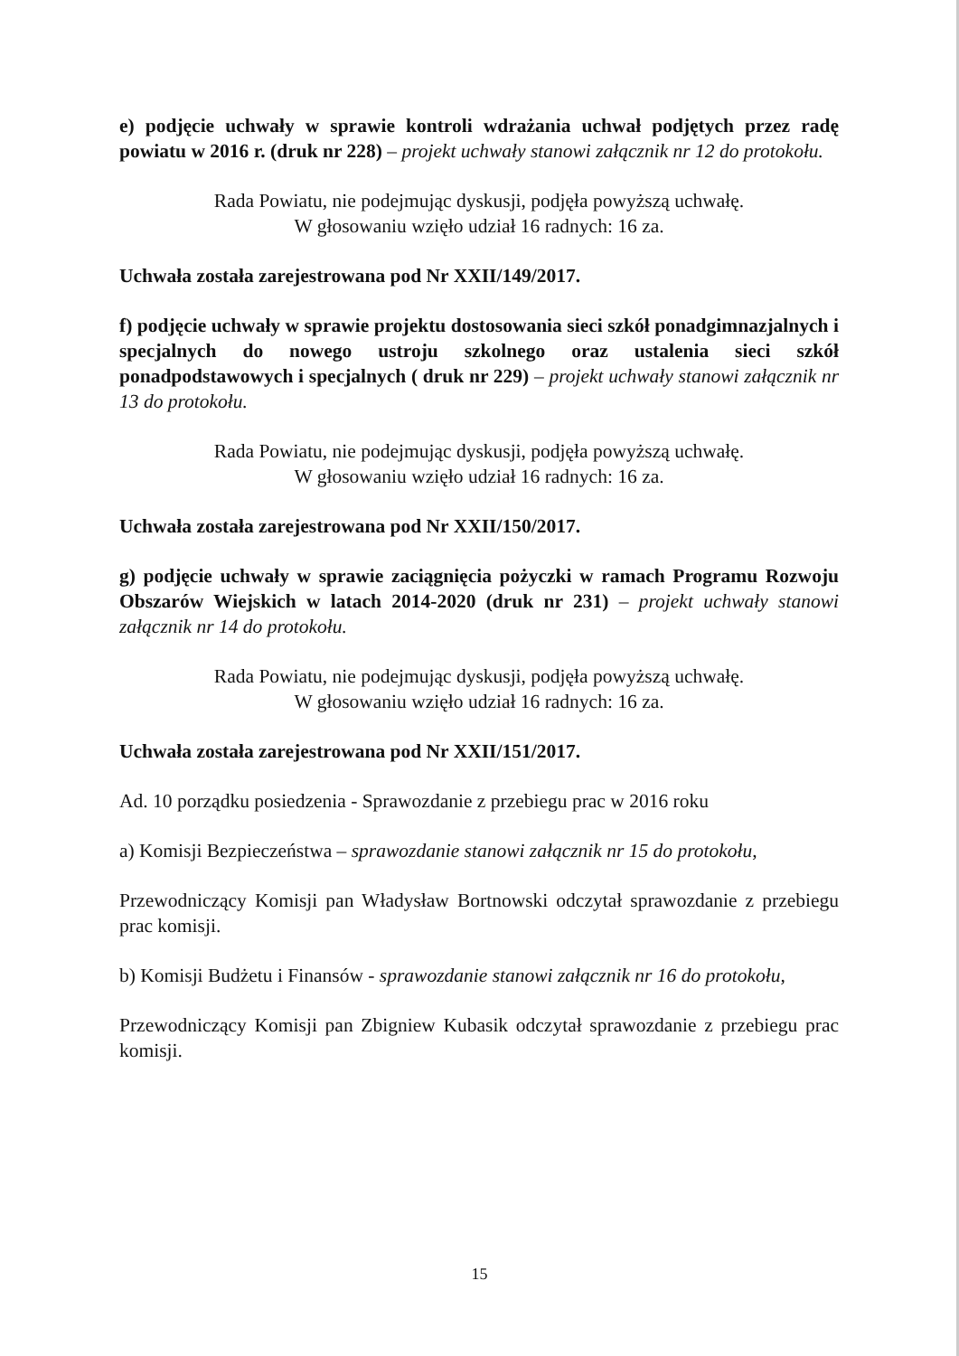e) podjęcie uchwały w sprawie kontroli wdrażania uchwał podjętych przez radę powiatu w 2016 r. (druk nr 228) – projekt uchwały stanowi załącznik nr 12 do protokołu.
Rada Powiatu, nie podejmując dyskusji, podjęła powyższą uchwałę.
W głosowaniu wzięło udział 16 radnych: 16 za.
Uchwała została zarejestrowana pod Nr XXII/149/2017.
f) podjęcie uchwały w sprawie projektu dostosowania sieci szkół ponadgimnazjalnych i specjalnych do nowego ustroju szkolnego oraz ustalenia sieci szkół ponadpodstawowych i specjalnych ( druk nr 229) – projekt uchwały stanowi załącznik nr 13 do protokołu.
Rada Powiatu, nie podejmując dyskusji, podjęła powyższą uchwałę.
W głosowaniu wzięło udział 16 radnych: 16 za.
Uchwała została zarejestrowana pod Nr XXII/150/2017.
g) podjęcie uchwały w sprawie zaciągnięcia pożyczki w ramach Programu Rozwoju Obszarów Wiejskich w latach 2014-2020 (druk nr 231) – projekt uchwały stanowi załącznik nr 14 do protokołu.
Rada Powiatu, nie podejmując dyskusji, podjęła powyższą uchwałę.
W głosowaniu wzięło udział 16 radnych: 16 za.
Uchwała została zarejestrowana pod Nr XXII/151/2017.
Ad. 10 porządku posiedzenia - Sprawozdanie z przebiegu prac w 2016 roku
a) Komisji Bezpieczeństwa – sprawozdanie stanowi załącznik nr 15 do protokołu,
Przewodniczący Komisji pan Władysław Bortnowski odczytał sprawozdanie z przebiegu prac komisji.
b) Komisji Budżetu i Finansów - sprawozdanie stanowi załącznik nr 16 do protokołu,
Przewodniczący Komisji pan Zbigniew Kubasik odczytał sprawozdanie z przebiegu prac komisji.
15